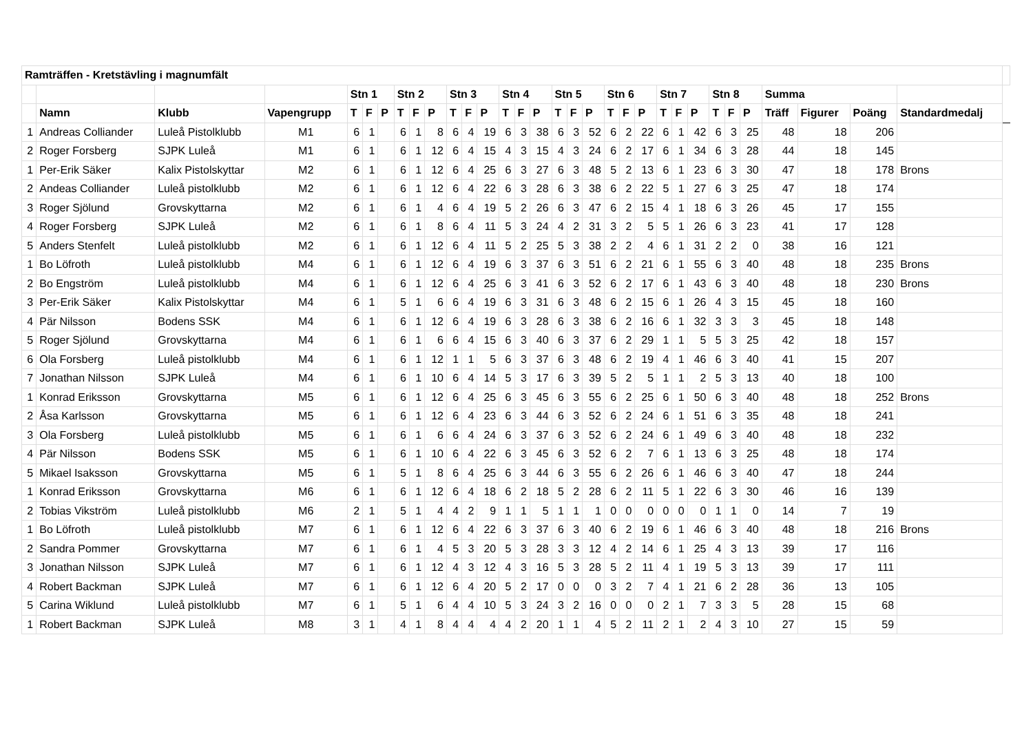| Ramträffen - Kretstävling i magnumfält | | | | | | | | | | | | | | | | | | | | | | | | | | | | | | | | |
| --- | --- | --- | --- | --- | --- | --- | --- | --- | --- | --- | --- | --- | --- | --- | --- | --- | --- | --- | --- | --- | --- | --- | --- | --- | --- | --- | --- | --- | --- | --- | --- | --- |
| | | | | Stn 1 | | | Stn 2 | | | Stn 3 | | | Stn 4 | | | Stn 5 | | | Stn 6 | | | Stn 7 | | | Stn 8 | | | Summa | | | | |
| | Namn | Klubb | Vapengrupp | T | F | P | T | F | P | T | F | P | T | F | P | T | F | P | T | F | P | T | F | P | T | F | P | Träff | Figurer | Poäng | Standardmedalj | |
| 1 | Andreas Colliander | Luleå Pistolklubb | M1 | 6 | 1 | | 6 | 1 | 8 | 6 | 4 | 19 | 6 | 3 | 38 | 6 | 3 | 52 | 6 | 2 | 22 | 6 | 1 | 42 | 6 | 3 | 25 | 48 | 18 | 206 | | |
| 2 | Roger Forsberg | SJPK Luleå | M1 | 6 | 1 | | 6 | 1 | 12 | 6 | 4 | 15 | 4 | 3 | 15 | 4 | 3 | 24 | 6 | 2 | 17 | 6 | 1 | 34 | 6 | 3 | 28 | 44 | 18 | 145 | | |
| 1 | Per-Erik Säker | Kalix Pistolskyttar | M2 | 6 | 1 | | 6 | 1 | 12 | 6 | 4 | 25 | 6 | 3 | 27 | 6 | 3 | 48 | 5 | 2 | 13 | 6 | 1 | 23 | 6 | 3 | 30 | 47 | 18 | 178 | Brons | |
| 2 | Andeas Colliander | Luleå pistolklubb | M2 | 6 | 1 | | 6 | 1 | 12 | 6 | 4 | 22 | 6 | 3 | 28 | 6 | 3 | 38 | 6 | 2 | 22 | 5 | 1 | 27 | 6 | 3 | 25 | 47 | 18 | 174 | | |
| 3 | Roger Sjölund | Grovskyttarna | M2 | 6 | 1 | | 6 | 1 | 4 | 6 | 4 | 19 | 5 | 2 | 26 | 6 | 3 | 47 | 6 | 2 | 15 | 4 | 1 | 18 | 6 | 3 | 26 | 45 | 17 | 155 | | |
| 4 | Roger Forsberg | SJPK Luleå | M2 | 6 | 1 | | 6 | 1 | 8 | 6 | 4 | 11 | 5 | 3 | 24 | 4 | 2 | 31 | 3 | 2 | 5 | 5 | 1 | 26 | 6 | 3 | 23 | 41 | 17 | 128 | | |
| 5 | Anders Stenfelt | Luleå pistolklubb | M2 | 6 | 1 | | 6 | 1 | 12 | 6 | 4 | 11 | 5 | 2 | 25 | 5 | 3 | 38 | 2 | 2 | 4 | 6 | 1 | 31 | 2 | 2 | 0 | 38 | 16 | 121 | | |
| 1 | Bo Löfroth | Luleå pistolklubb | M4 | 6 | 1 | | 6 | 1 | 12 | 6 | 4 | 19 | 6 | 3 | 37 | 6 | 3 | 51 | 6 | 2 | 21 | 6 | 1 | 55 | 6 | 3 | 40 | 48 | 18 | 235 | Brons | |
| 2 | Bo Engström | Luleå pistolklubb | M4 | 6 | 1 | | 6 | 1 | 12 | 6 | 4 | 25 | 6 | 3 | 41 | 6 | 3 | 52 | 6 | 2 | 17 | 6 | 1 | 43 | 6 | 3 | 40 | 48 | 18 | 230 | Brons | |
| 3 | Per-Erik Säker | Kalix Pistolskyttar | M4 | 6 | 1 | | 5 | 1 | 6 | 6 | 4 | 19 | 6 | 3 | 31 | 6 | 3 | 48 | 6 | 2 | 15 | 6 | 1 | 26 | 4 | 3 | 15 | 45 | 18 | 160 | | |
| 4 | Pär Nilsson | Bodens SSK | M4 | 6 | 1 | | 6 | 1 | 12 | 6 | 4 | 19 | 6 | 3 | 28 | 6 | 3 | 38 | 6 | 2 | 16 | 6 | 1 | 32 | 3 | 3 | 3 | 45 | 18 | 148 | | |
| 5 | Roger Sjölund | Grovskyttarna | M4 | 6 | 1 | | 6 | 1 | 6 | 6 | 4 | 15 | 6 | 3 | 40 | 6 | 3 | 37 | 6 | 2 | 29 | 1 | 1 | 5 | 5 | 3 | 25 | 42 | 18 | 157 | | |
| 6 | Ola Forsberg | Luleå pistolklubb | M4 | 6 | 1 | | 6 | 1 | 12 | 1 | 1 | 5 | 6 | 3 | 37 | 6 | 3 | 48 | 6 | 2 | 19 | 4 | 1 | 46 | 6 | 3 | 40 | 41 | 15 | 207 | | |
| 7 | Jonathan Nilsson | SJPK Luleå | M4 | 6 | 1 | | 6 | 1 | 10 | 6 | 4 | 14 | 5 | 3 | 17 | 6 | 3 | 39 | 5 | 2 | 5 | 1 | 1 | 2 | 5 | 3 | 13 | 40 | 18 | 100 | | |
| 1 | Konrad Eriksson | Grovskyttarna | M5 | 6 | 1 | | 6 | 1 | 12 | 6 | 4 | 25 | 6 | 3 | 45 | 6 | 3 | 55 | 6 | 2 | 25 | 6 | 1 | 50 | 6 | 3 | 40 | 48 | 18 | 252 | Brons | |
| 2 | Åsa Karlsson | Grovskyttarna | M5 | 6 | 1 | | 6 | 1 | 12 | 6 | 4 | 23 | 6 | 3 | 44 | 6 | 3 | 52 | 6 | 2 | 24 | 6 | 1 | 51 | 6 | 3 | 35 | 48 | 18 | 241 | | |
| 3 | Ola Forsberg | Luleå pistolklubb | M5 | 6 | 1 | | 6 | 1 | 6 | 6 | 4 | 24 | 6 | 3 | 37 | 6 | 3 | 52 | 6 | 2 | 24 | 6 | 1 | 49 | 6 | 3 | 40 | 48 | 18 | 232 | | |
| 4 | Pär Nilsson | Bodens SSK | M5 | 6 | 1 | | 6 | 1 | 10 | 6 | 4 | 22 | 6 | 3 | 45 | 6 | 3 | 52 | 6 | 2 | 7 | 6 | 1 | 13 | 6 | 3 | 25 | 48 | 18 | 174 | | |
| 5 | Mikael Isaksson | Grovskyttarna | M5 | 6 | 1 | | 5 | 1 | 8 | 6 | 4 | 25 | 6 | 3 | 44 | 6 | 3 | 55 | 6 | 2 | 26 | 6 | 1 | 46 | 6 | 3 | 40 | 47 | 18 | 244 | | |
| 1 | Konrad Eriksson | Grovskyttarna | M6 | 6 | 1 | | 6 | 1 | 12 | 6 | 4 | 18 | 6 | 2 | 18 | 5 | 2 | 28 | 6 | 2 | 11 | 5 | 1 | 22 | 6 | 3 | 30 | 46 | 16 | 139 | | |
| 2 | Tobias Vikström | Luleå pistolklubb | M6 | 2 | 1 | | 5 | 1 | 4 | 4 | 2 | 9 | 1 | 1 | 5 | 1 | 1 | 1 | 0 | 0 | 0 | 0 | 0 | 0 | 1 | 1 | 0 | 14 | 7 | 19 | | |
| 1 | Bo Löfroth | Luleå pistolklubb | M7 | 6 | 1 | | 6 | 1 | 12 | 6 | 4 | 22 | 6 | 3 | 37 | 6 | 3 | 40 | 6 | 2 | 19 | 6 | 1 | 46 | 6 | 3 | 40 | 48 | 18 | 216 | Brons | |
| 2 | Sandra Pommer | Grovskyttarna | M7 | 6 | 1 | | 6 | 1 | 4 | 5 | 3 | 20 | 5 | 3 | 28 | 3 | 3 | 12 | 4 | 2 | 14 | 6 | 1 | 25 | 4 | 3 | 13 | 39 | 17 | 116 | | |
| 3 | Jonathan Nilsson | SJPK Luleå | M7 | 6 | 1 | | 6 | 1 | 12 | 4 | 3 | 12 | 4 | 3 | 16 | 5 | 3 | 28 | 5 | 2 | 11 | 4 | 1 | 19 | 5 | 3 | 13 | 39 | 17 | 111 | | |
| 4 | Robert Backman | SJPK Luleå | M7 | 6 | 1 | | 6 | 1 | 12 | 6 | 4 | 20 | 5 | 2 | 17 | 0 | 0 | 0 | 3 | 2 | 7 | 4 | 1 | 21 | 6 | 2 | 28 | 36 | 13 | 105 | | |
| 5 | Carina Wiklund | Luleå pistolklubb | M7 | 6 | 1 | | 5 | 1 | 6 | 4 | 4 | 10 | 5 | 3 | 24 | 3 | 2 | 16 | 0 | 0 | 0 | 2 | 1 | 7 | 3 | 3 | 5 | 28 | 15 | 68 | | |
| 1 | Robert Backman | SJPK Luleå | M8 | 3 | 1 | | 4 | 1 | 8 | 4 | 4 | 4 | 4 | 2 | 20 | 1 | 1 | 4 | 5 | 2 | 11 | 2 | 1 | 2 | 4 | 3 | 10 | 27 | 15 | 59 | | |